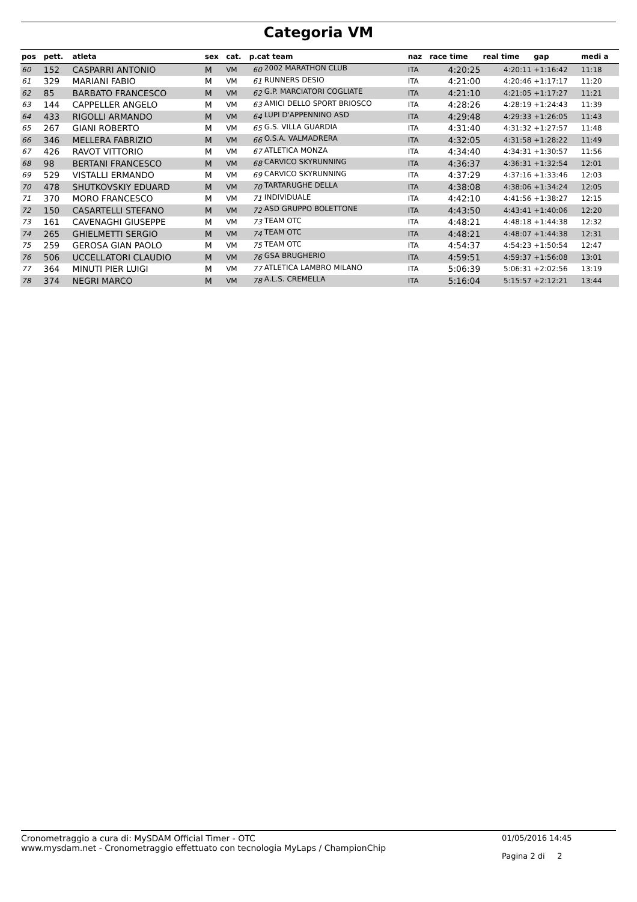Categoria VM
| pos | pett. | atleta | sex | cat. | p.cat team | | naz | race time | real time | gap | medi a |
| --- | --- | --- | --- | --- | --- | --- | --- | --- | --- | --- | --- |
| 60 | 152 | CASPARRI ANTONIO | M | VM | 60 | 2002 MARATHON CLUB | ITA | 4:20:25 | 4:20:11 | +1:16:42 | 11:18 |
| 61 | 329 | MARIANI FABIO | M | VM | 61 | RUNNERS DESIO | ITA | 4:21:00 | 4:20:46 | +1:17:17 | 11:20 |
| 62 | 85 | BARBATO FRANCESCO | M | VM | 62 | G.P. MARCIATORI COGLIATE | ITA | 4:21:10 | 4:21:05 | +1:17:27 | 11:21 |
| 63 | 144 | CAPPELLER ANGELO | M | VM | 63 | AMICI DELLO SPORT BRIOSCO | ITA | 4:28:26 | 4:28:19 | +1:24:43 | 11:39 |
| 64 | 433 | RIGOLLI ARMANDO | M | VM | 64 | LUPI D'APPENNINO ASD | ITA | 4:29:48 | 4:29:33 | +1:26:05 | 11:43 |
| 65 | 267 | GIANI ROBERTO | M | VM | 65 | G.S. VILLA GUARDIA | ITA | 4:31:40 | 4:31:32 | +1:27:57 | 11:48 |
| 66 | 346 | MELLERA FABRIZIO | M | VM | 66 | O.S.A. VALMADRERA | ITA | 4:32:05 | 4:31:58 | +1:28:22 | 11:49 |
| 67 | 426 | RAVOT VITTORIO | M | VM | 67 | ATLETICA MONZA | ITA | 4:34:40 | 4:34:31 | +1:30:57 | 11:56 |
| 68 | 98 | BERTANI FRANCESCO | M | VM | 68 | CARVICO SKYRUNNING | ITA | 4:36:37 | 4:36:31 | +1:32:54 | 12:01 |
| 69 | 529 | VISTALLI ERMANDO | M | VM | 69 | CARVICO SKYRUNNING | ITA | 4:37:29 | 4:37:16 | +1:33:46 | 12:03 |
| 70 | 478 | SHUTKOVSKIY EDUARD | M | VM | 70 | TARTARUGHE DELLA | ITA | 4:38:08 | 4:38:06 | +1:34:24 | 12:05 |
| 71 | 370 | MORO FRANCESCO | M | VM | 71 | INDIVIDUALE | ITA | 4:42:10 | 4:41:56 | +1:38:27 | 12:15 |
| 72 | 150 | CASARTELLI STEFANO | M | VM | 72 | ASD GRUPPO BOLETTONE | ITA | 4:43:50 | 4:43:41 | +1:40:06 | 12:20 |
| 73 | 161 | CAVENAGHI GIUSEPPE | M | VM | 73 | TEAM OTC | ITA | 4:48:21 | 4:48:18 | +1:44:38 | 12:32 |
| 74 | 265 | GHIELMETTI SERGIO | M | VM | 74 | TEAM OTC | ITA | 4:48:21 | 4:48:07 | +1:44:38 | 12:31 |
| 75 | 259 | GEROSA GIAN PAOLO | M | VM | 75 | TEAM OTC | ITA | 4:54:37 | 4:54:23 | +1:50:54 | 12:47 |
| 76 | 506 | UCCELLATORI CLAUDIO | M | VM | 76 | GSA BRUGHERIO | ITA | 4:59:51 | 4:59:37 | +1:56:08 | 13:01 |
| 77 | 364 | MINUTI PIER LUIGI | M | VM | 77 | ATLETICA LAMBRO MILANO | ITA | 5:06:39 | 5:06:31 | +2:02:56 | 13:19 |
| 78 | 374 | NEGRI MARCO | M | VM | 78 | A.L.S. CREMELLA | ITA | 5:16:04 | 5:15:57 | +2:12:21 | 13:44 |
Cronometraggio a cura di: MySDAM Official Timer - OTC
www.mysdam.net - Cronometraggio effettuato con tecnologia MyLaps / ChampionChip
01/05/2016 14:45
Pagina 2 di 2